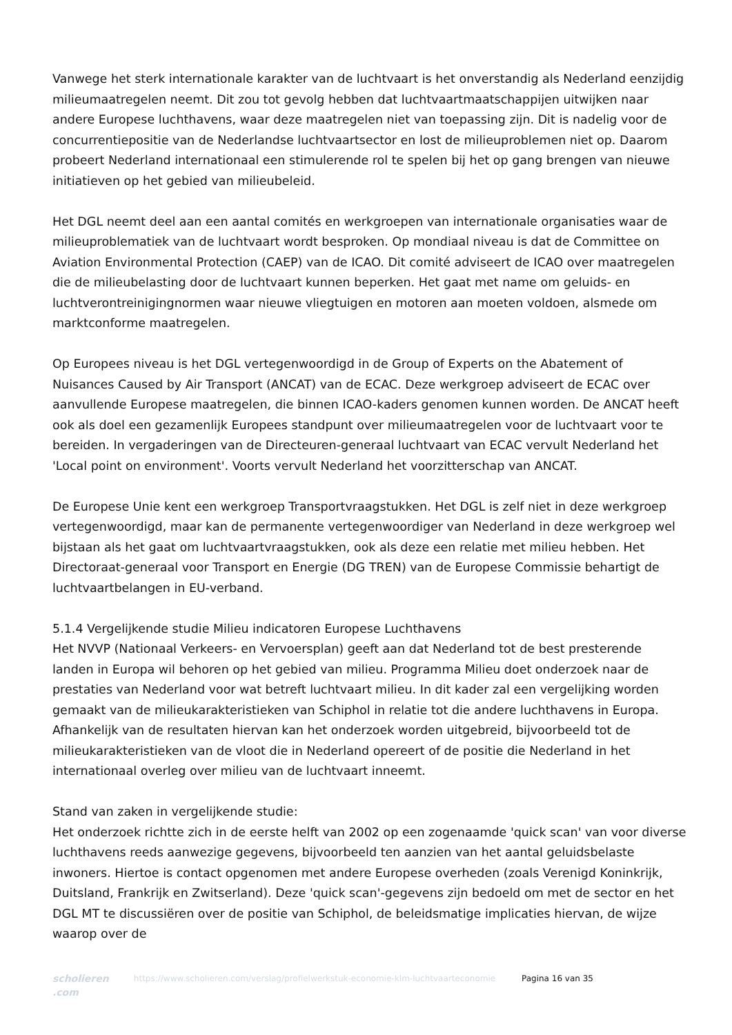Vanwege het sterk internationale karakter van de luchtvaart is het onverstandig als Nederland eenzijdig milieumaatregelen neemt. Dit zou tot gevolg hebben dat luchtvaartmaatschappijen uitwijken naar andere Europese luchthavens, waar deze maatregelen niet van toepassing zijn. Dit is nadelig voor de concurrentiepositie van de Nederlandse luchtvaartsector en lost de milieuproblemen niet op. Daarom probeert Nederland internationaal een stimulerende rol te spelen bij het op gang brengen van nieuwe initiatieven op het gebied van milieubeleid.
Het DGL neemt deel aan een aantal comités en werkgroepen van internationale organisaties waar de milieuproblematiek van de luchtvaart wordt besproken. Op mondiaal niveau is dat de Committee on Aviation Environmental Protection (CAEP) van de ICAO. Dit comité adviseert de ICAO over maatregelen die de milieubelasting door de luchtvaart kunnen beperken. Het gaat met name om geluids- en luchtverontreinigingnormen waar nieuwe vliegtuigen en motoren aan moeten voldoen, alsmede om marktconforme maatregelen.
Op Europees niveau is het DGL vertegenwoordigd in de Group of Experts on the Abatement of Nuisances Caused by Air Transport (ANCAT) van de ECAC. Deze werkgroep adviseert de ECAC over aanvullende Europese maatregelen, die binnen ICAO-kaders genomen kunnen worden. De ANCAT heeft ook als doel een gezamenlijk Europees standpunt over milieumaatregelen voor de luchtvaart voor te bereiden. In vergaderingen van de Directeuren-generaal luchtvaart van ECAC vervult Nederland het 'Local point on environment'. Voorts vervult Nederland het voorzitterschap van ANCAT.
De Europese Unie kent een werkgroep Transportvraagstukken. Het DGL is zelf niet in deze werkgroep vertegenwoordigd, maar kan de permanente vertegenwoordiger van Nederland in deze werkgroep wel bijstaan als het gaat om luchtvaartvraagstukken, ook als deze een relatie met milieu hebben. Het Directoraat-generaal voor Transport en Energie (DG TREN) van de Europese Commissie behartigt de luchtvaartbelangen in EU-verband.
5.1.4 Vergelijkende studie Milieu indicatoren Europese Luchthavens
Het NVVP (Nationaal Verkeers- en Vervoersplan) geeft aan dat Nederland tot de best presterende landen in Europa wil behoren op het gebied van milieu. Programma Milieu doet onderzoek naar de prestaties van Nederland voor wat betreft luchtvaart milieu. In dit kader zal een vergelijking worden gemaakt van de milieukarakteristieken van Schiphol in relatie tot die andere luchthavens in Europa. Afhankelijk van de resultaten hiervan kan het onderzoek worden uitgebreid, bijvoorbeeld tot de milieukarakteristieken van de vloot die in Nederland opereert of de positie die Nederland in het internationaal overleg over milieu van de luchtvaart inneemt.
Stand van zaken in vergelijkende studie:
Het onderzoek richtte zich in de eerste helft van 2002 op een zogenaamde 'quick scan' van voor diverse luchthavens reeds aanwezige gegevens, bijvoorbeeld ten aanzien van het aantal geluidsbelaste inwoners. Hiertoe is contact opgenomen met andere Europese overheden (zoals Verenigd Koninkrijk, Duitsland, Frankrijk en Zwitserland). Deze 'quick scan'-gegevens zijn bedoeld om met de sector en het DGL MT te discussiëren over de positie van Schiphol, de beleidsmatige implicaties hiervan, de wijze waarop over de
scholieren .com
https://www.scholieren.com/verslag/profielwerkstuk-economie-klm-luchtvaarteconomie
Pagina 16 van 35